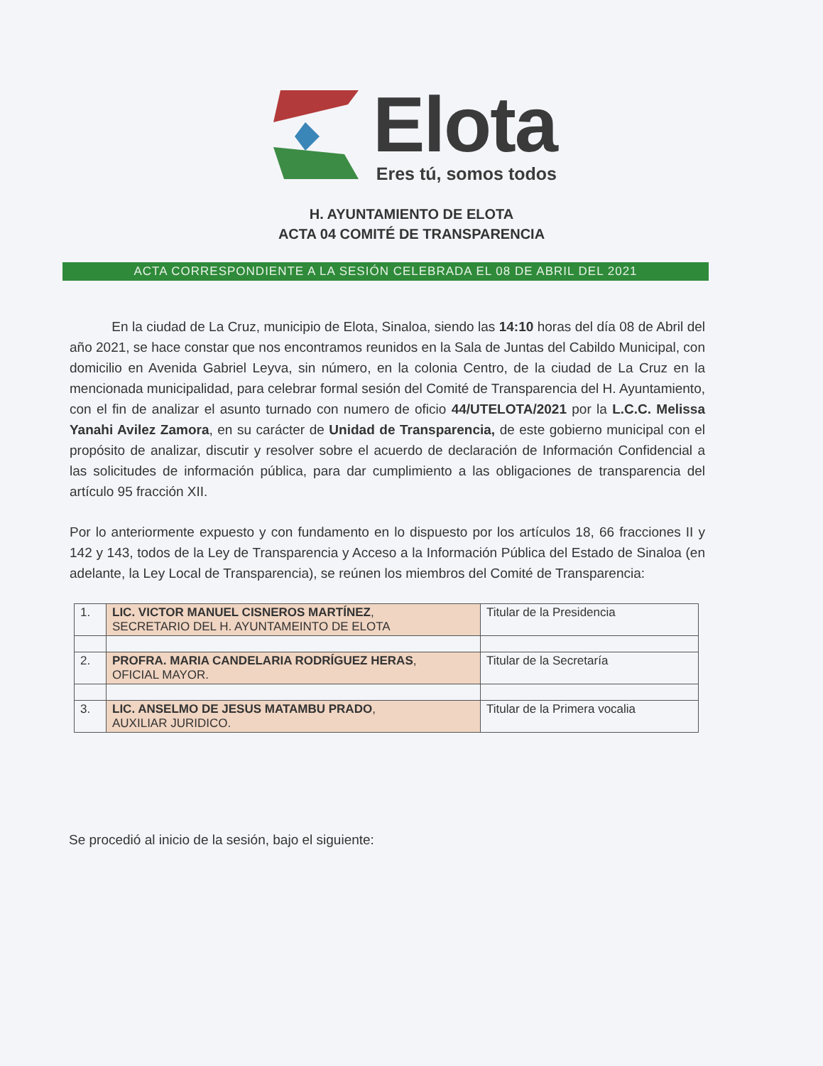Elota
Eres tú, somos todos
H. AYUNTAMIENTO DE ELOTA
ACTA 04 COMITÉ DE TRANSPARENCIA
ACTA CORRESPONDIENTE A LA SESIÓN CELEBRADA EL 08 DE ABRIL DEL 2021
En la ciudad de La Cruz, municipio de Elota, Sinaloa, siendo las 14:10 horas del día 08 de Abril del año 2021, se hace constar que nos encontramos reunidos en la Sala de Juntas del Cabildo Municipal, con domicilio en Avenida Gabriel Leyva, sin número, en la colonia Centro, de la ciudad de La Cruz en la mencionada municipalidad, para celebrar formal sesión del Comité de Transparencia del H. Ayuntamiento, con el fin de analizar el asunto turnado con numero de oficio 44/UTELOTA/2021 por la L.C.C. Melissa Yanahi Avilez Zamora, en su carácter de Unidad de Transparencia, de este gobierno municipal con el propósito de analizar, discutir y resolver sobre el acuerdo de declaración de Información Confidencial a las solicitudes de información pública, para dar cumplimiento a las obligaciones de transparencia del artículo 95 fracción XII.
Por lo anteriormente expuesto y con fundamento en lo dispuesto por los artículos 18, 66 fracciones II y 142 y 143, todos de la Ley de Transparencia y Acceso a la Información Pública del Estado de Sinaloa (en adelante, la Ley Local de Transparencia), se reúnen los miembros del Comité de Transparencia:
| 1. | LIC. VICTOR MANUEL CISNEROS MARTÍNEZ , SECRETARIO DEL H. AYUNTAMEINTO DE ELOTA | Titular de la Presidencia |
| 2. | PROFRA. MARIA CANDELARIA RODRÍGUEZ HERAS , OFICIAL MAYOR. | Titular de la Secretaría |
| 3. | LIC. ANSELMO DE JESUS MATAMBU PRADO , AUXILIAR JURIDICO. | Titular de la Primera vocalia |
Se procedió al inicio de la sesión, bajo el siguiente: